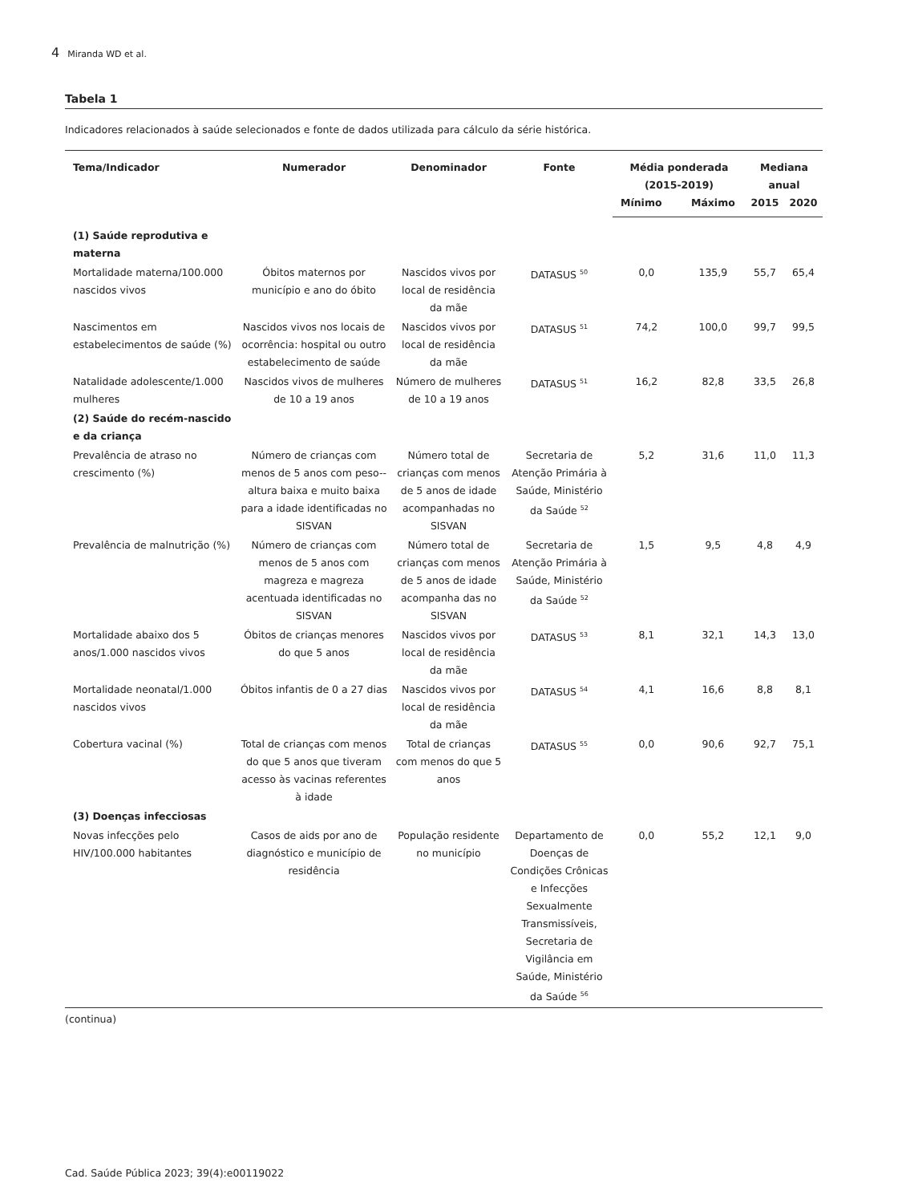4 Miranda WD et al.
Tabela 1
Indicadores relacionados à saúde selecionados e fonte de dados utilizada para cálculo da série histórica.
| Tema/Indicador | Numerador | Denominador | Fonte | Média ponderada (2015-2019) | | Mediana anual | |
| --- | --- | --- | --- | --- | --- | --- | --- |
| | | | | Mínimo | Máximo | 2015 | 2020 |
| (1) Saúde reprodutiva e materna | | | | | | | |
| Mortalidade materna/100.000 nascidos vivos | Óbitos maternos por município e ano do óbito | Nascidos vivos por local de residência da mãe | DATASUS <sup>50</sup> | 0,0 | 135,9 | 55,7 | 65,4 |
| Nascimentos em estabelecimentos de saúde (%) | Nascidos vivos nos locais de ocorrência: hospital ou outro estabelecimento de saúde | Nascidos vivos por local de residência da mãe | DATASUS <sup>51</sup> | 74,2 | 100,0 | 99,7 | 99,5 |
| Natalidade adolescente/1.000 mulheres | Nascidos vivos de mulheres de 10 a 19 anos | Número de mulheres de 10 a 19 anos | DATASUS <sup>51</sup> | 16,2 | 82,8 | 33,5 | 26,8 |
| (2) Saúde do recém-nascido e da criança | | | | | | | |
| Prevalência de atraso no crescimento (%) | Número de crianças com menos de 5 anos com peso--altura baixa e muito baixa para a idade identificadas no SISVAN | Número total de crianças com menos de 5 anos de idade acompanhadas no SISVAN | Secretaria de Atenção Primária à Saúde, Ministério da Saúde <sup>52</sup> | 5,2 | 31,6 | 11,0 | 11,3 |
| Prevalência de malnutrição (%) | Número de crianças com menos de 5 anos com magreza e magreza acentuada identificadas no SISVAN | Número total de crianças com menos de 5 anos de idade acompanha das no SISVAN | Secretaria de Atenção Primária à Saúde, Ministério da Saúde <sup>52</sup> | 1,5 | 9,5 | 4,8 | 4,9 |
| Mortalidade abaixo dos 5 anos/1.000 nascidos vivos | Óbitos de crianças menores do que 5 anos | Nascidos vivos por local de residência da mãe | DATASUS <sup>53</sup> | 8,1 | 32,1 | 14,3 | 13,0 |
| Mortalidade neonatal/1.000 nascidos vivos | Óbitos infantis de 0 a 27 dias | Nascidos vivos por local de residência da mãe | DATASUS <sup>54</sup> | 4,1 | 16,6 | 8,8 | 8,1 |
| Cobertura vacinal (%) | Total de crianças com menos do que 5 anos que tiveram acesso às vacinas referentes à idade | Total de crianças com menos do que 5 anos | DATASUS <sup>55</sup> | 0,0 | 90,6 | 92,7 | 75,1 |
| (3) Doenças infecciosas | | | | | | | |
| Novas infecções pelo HIV/100.000 habitantes | Casos de aids por ano de diagnóstico e município de residência | População residente no município | Departamento de Doenças de Condições Crônicas e Infecções Sexualmente Transmissíveis, Secretaria de Vigilância em Saúde, Ministério da Saúde <sup>56</sup> | 0,0 | 55,2 | 12,1 | 9,0 |
(continua)
Cad. Saúde Pública 2023; 39(4):e00119022